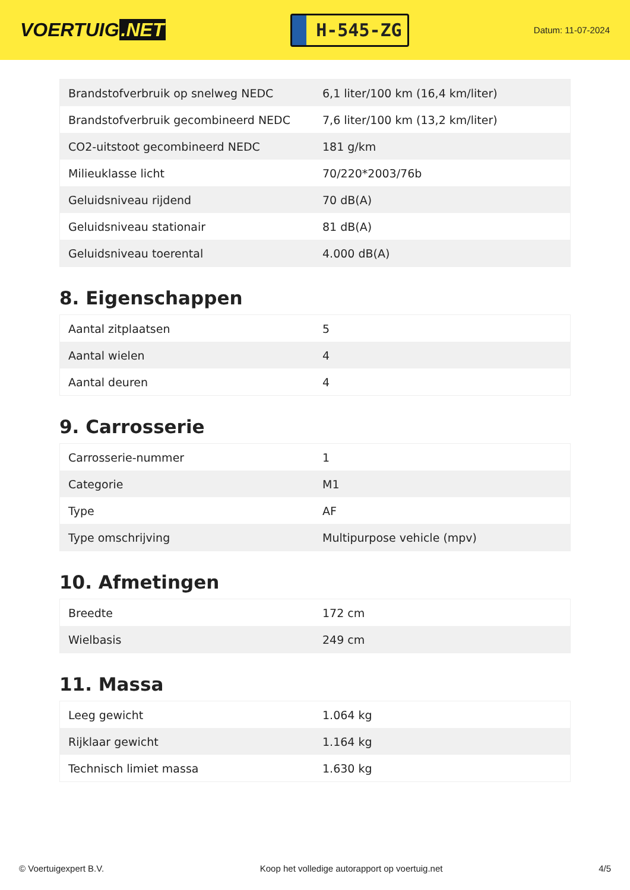VOERTUIG.NET
H-545-ZG
Datum: 11-07-2024
| Brandstofverbruik op snelweg NEDC | 6,1 liter/100 km (16,4 km/liter) |
| Brandstofverbruik gecombineerd NEDC | 7,6 liter/100 km (13,2 km/liter) |
| CO2-uitstoot gecombineerd NEDC | 181 g/km |
| Milieuklasse licht | 70/220*2003/76b |
| Geluidsniveau rijdend | 70 dB(A) |
| Geluidsniveau stationair | 81 dB(A) |
| Geluidsniveau toerental | 4.000 dB(A) |
8. Eigenschappen
| Aantal zitplaatsen | 5 |
| Aantal wielen | 4 |
| Aantal deuren | 4 |
9. Carrosserie
| Carrosserie-nummer | 1 |
| Categorie | M1 |
| Type | AF |
| Type omschrijving | Multipurpose vehicle (mpv) |
10. Afmetingen
| Breedte | 172 cm |
| Wielbasis | 249 cm |
11. Massa
| Leeg gewicht | 1.064 kg |
| Rijklaar gewicht | 1.164 kg |
| Technisch limiet massa | 1.630 kg |
© Voertuigexpert B.V. Koop het volledige autorapport op voertuig.net 4/5